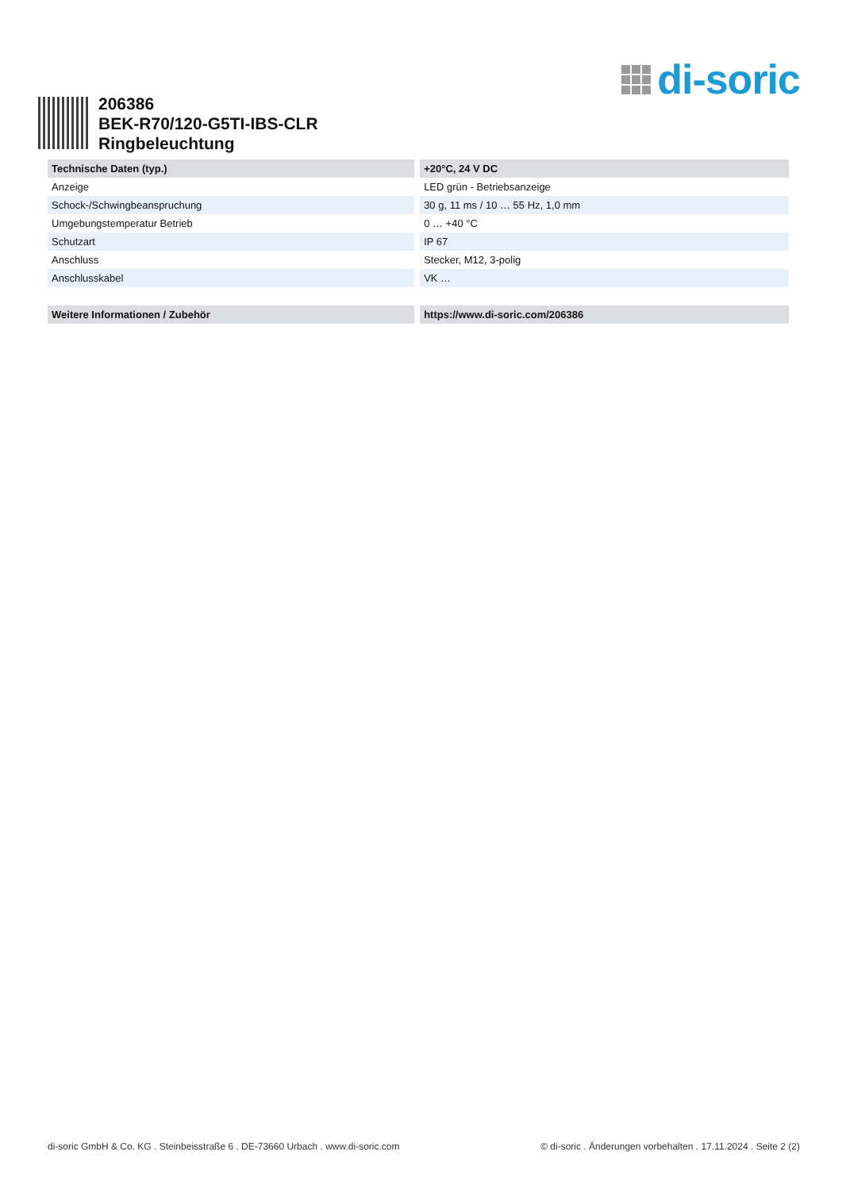di-soric
206386
BEK-R70/120-G5TI-IBS-CLR
Ringbeleuchtung
| Technische Daten (typ.) | +20°C, 24 V DC |
| --- | --- |
| Anzeige | LED grün - Betriebsanzeige |
| Schock-/Schwingbeanspruchung | 30 g, 11 ms / 10 … 55 Hz, 1,0 mm |
| Umgebungstemperatur Betrieb | 0 … +40 °C |
| Schutzart | IP 67 |
| Anschluss | Stecker, M12, 3-polig |
| Anschlusskabel | VK … |
| Weitere Informationen / Zubehör | https://www.di-soric.com/206386 |
di-soric GmbH & Co. KG . Steinbeisstraße 6 . DE-73660 Urbach . www.di-soric.com © di-soric . Änderungen vorbehalten . 17.11.2024 . Seite 2 (2)